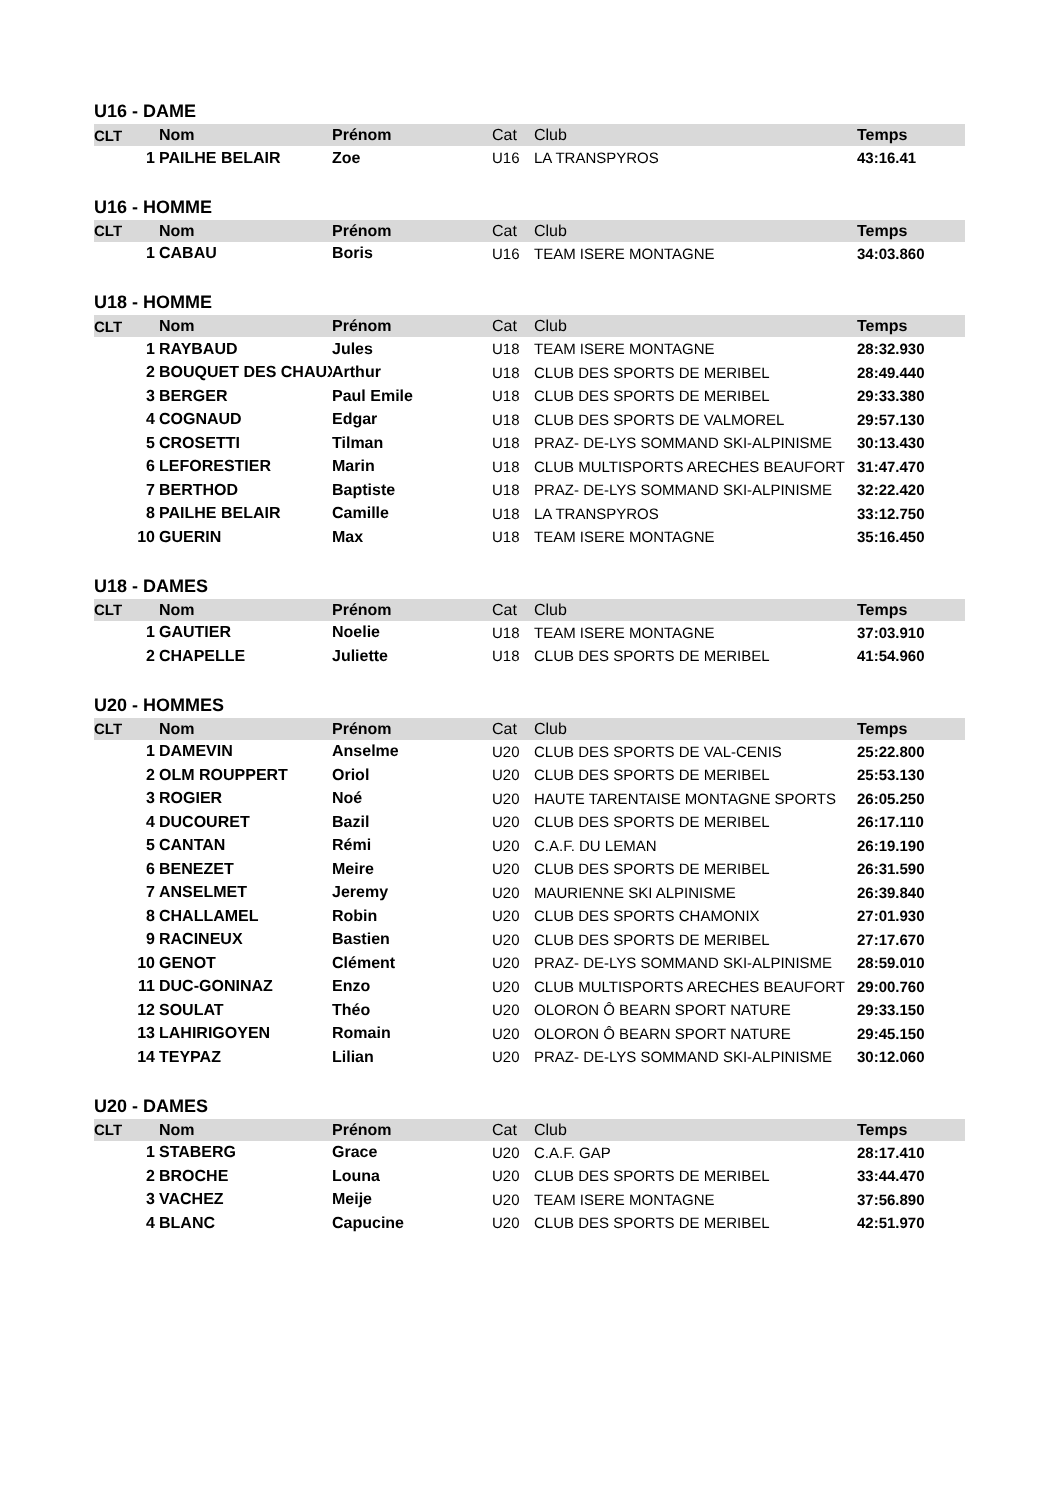U16 - DAME
| CLT | | Nom | Prénom | Cat | Club | Temps |
| --- | --- | --- | --- | --- | --- | --- |
| | 1 | PAILHE BELAIR | Zoe | U16 | LA TRANSPYROS | 43:16.41 |
U16 - HOMME
| CLT | | Nom | Prénom | Cat | Club | Temps |
| --- | --- | --- | --- | --- | --- | --- |
| | 1 | CABAU | Boris | U16 | TEAM ISERE MONTAGNE | 34:03.860 |
U18 - HOMME
| CLT | | Nom | Prénom | Cat | Club | Temps |
| --- | --- | --- | --- | --- | --- | --- |
| | 1 | RAYBAUD | Jules | U18 | TEAM ISERE MONTAGNE | 28:32.930 |
| | 2 | BOUQUET DES CHAUX | Arthur | U18 | CLUB DES SPORTS DE MERIBEL | 28:49.440 |
| | 3 | BERGER | Paul Emile | U18 | CLUB DES SPORTS DE MERIBEL | 29:33.380 |
| | 4 | COGNAUD | Edgar | U18 | CLUB DES SPORTS DE VALMOREL | 29:57.130 |
| | 5 | CROSETTI | Tilman | U18 | PRAZ- DE-LYS SOMMAND SKI-ALPINISME | 30:13.430 |
| | 6 | LEFORESTIER | Marin | U18 | CLUB MULTISPORTS ARECHES BEAUFORT | 31:47.470 |
| | 7 | BERTHOD | Baptiste | U18 | PRAZ- DE-LYS SOMMAND SKI-ALPINISME | 32:22.420 |
| | 8 | PAILHE BELAIR | Camille | U18 | LA TRANSPYROS | 33:12.750 |
| | 10 | GUERIN | Max | U18 | TEAM ISERE MONTAGNE | 35:16.450 |
U18 - DAMES
| CLT | | Nom | Prénom | Cat | Club | Temps |
| --- | --- | --- | --- | --- | --- | --- |
| | 1 | GAUTIER | Noelie | U18 | TEAM ISERE MONTAGNE | 37:03.910 |
| | 2 | CHAPELLE | Juliette | U18 | CLUB DES SPORTS DE MERIBEL | 41:54.960 |
U20 - HOMMES
| CLT | | Nom | Prénom | Cat | Club | Temps |
| --- | --- | --- | --- | --- | --- | --- |
| | 1 | DAMEVIN | Anselme | U20 | CLUB DES SPORTS DE VAL-CENIS | 25:22.800 |
| | 2 | OLM ROUPPERT | Oriol | U20 | CLUB DES SPORTS DE MERIBEL | 25:53.130 |
| | 3 | ROGIER | Noé | U20 | HAUTE TARENTAISE MONTAGNE SPORTS | 26:05.250 |
| | 4 | DUCOURET | Bazil | U20 | CLUB DES SPORTS DE MERIBEL | 26:17.110 |
| | 5 | CANTAN | Rémi | U20 | C.A.F. DU LEMAN | 26:19.190 |
| | 6 | BENEZET | Meire | U20 | CLUB DES SPORTS DE MERIBEL | 26:31.590 |
| | 7 | ANSELMET | Jeremy | U20 | MAURIENNE SKI ALPINISME | 26:39.840 |
| | 8 | CHALLAMEL | Robin | U20 | CLUB DES SPORTS CHAMONIX | 27:01.930 |
| | 9 | RACINEUX | Bastien | U20 | CLUB DES SPORTS DE MERIBEL | 27:17.670 |
| | 10 | GENOT | Clément | U20 | PRAZ- DE-LYS SOMMAND SKI-ALPINISME | 28:59.010 |
| | 11 | DUC-GONINAZ | Enzo | U20 | CLUB MULTISPORTS ARECHES BEAUFORT | 29:00.760 |
| | 12 | SOULAT | Théo | U20 | OLORON Ô BEARN SPORT NATURE | 29:33.150 |
| | 13 | LAHIRIGOYEN | Romain | U20 | OLORON Ô BEARN SPORT NATURE | 29:45.150 |
| | 14 | TEYPAZ | Lilian | U20 | PRAZ- DE-LYS SOMMAND SKI-ALPINISME | 30:12.060 |
U20 - DAMES
| CLT | | Nom | Prénom | Cat | Club | Temps |
| --- | --- | --- | --- | --- | --- | --- |
| | 1 | STABERG | Grace | U20 | C.A.F. GAP | 28:17.410 |
| | 2 | BROCHE | Louna | U20 | CLUB DES SPORTS DE MERIBEL | 33:44.470 |
| | 3 | VACHEZ | Meije | U20 | TEAM ISERE MONTAGNE | 37:56.890 |
| | 4 | BLANC | Capucine | U20 | CLUB DES SPORTS DE MERIBEL | 42:51.970 |